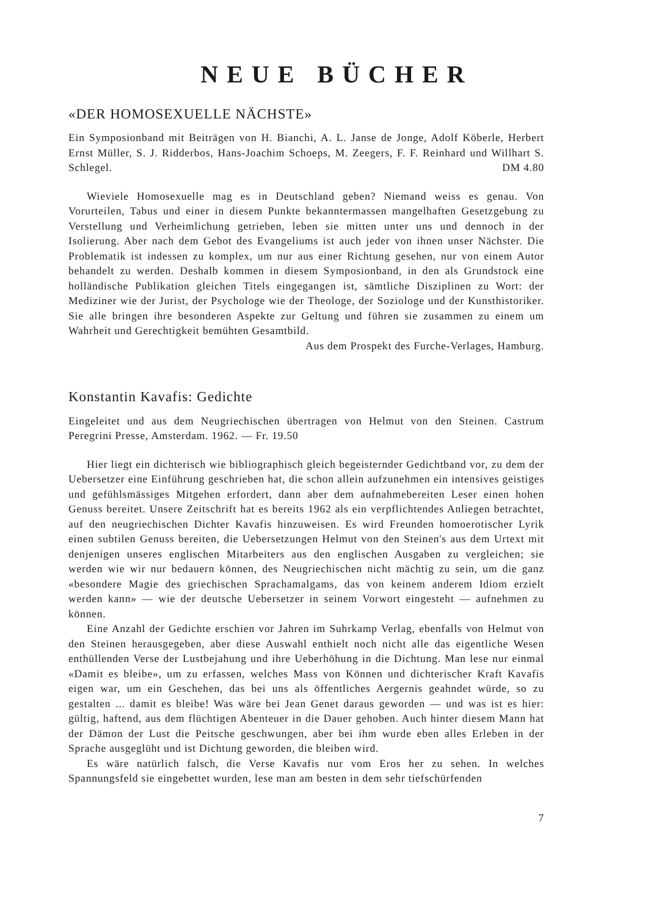NEUE BÜCHER
«DER HOMOSEXUELLE NÄCHSTE»
Ein Symposionband mit Beiträgen von H. Bianchi, A. L. Janse de Jonge, Adolf Köberle, Herbert Ernst Müller, S. J. Ridderbos, Hans-Joachim Schoeps, M. Zeegers, F. F. Reinhard und Willhart S. Schlegel. DM 4.80
Wieviele Homosexuelle mag es in Deutschland geben? Niemand weiss es genau. Von Vorurteilen, Tabus und einer in diesem Punkte bekanntermassen mangelhaften Gesetzgebung zu Verstellung und Verheimlichung getrieben, leben sie mitten unter uns und dennoch in der Isolierung. Aber nach dem Gebot des Evangeliums ist auch jeder von ihnen unser Nächster. Die Problematik ist indessen zu komplex, um nur aus einer Richtung gesehen, nur von einem Autor behandelt zu werden. Deshalb kommen in diesem Symposionband, in den als Grundstock eine holländische Publikation gleichen Titels eingegangen ist, sämtliche Disziplinen zu Wort: der Mediziner wie der Jurist, der Psychologe wie der Theologe, der Soziologe und der Kunsthistoriker. Sie alle bringen ihre besonderen Aspekte zur Geltung und führen sie zusammen zu einem um Wahrheit und Gerechtigkeit bemühten Gesamtbild.
Aus dem Prospekt des Furche-Verlages, Hamburg.
Konstantin Kavafis: Gedichte
Eingeleitet und aus dem Neugriechischen übertragen von Helmut von den Steinen. Castrum Peregrini Presse, Amsterdam. 1962. — Fr. 19.50
Hier liegt ein dichterisch wie bibliographisch gleich begeisternder Gedichtband vor, zu dem der Uebersetzer eine Einführung geschrieben hat, die schon allein aufzunehmen ein intensives geistiges und gefühlsmässiges Mitgehen erfordert, dann aber dem aufnahmebereiten Leser einen hohen Genuss bereitet. Unsere Zeitschrift hat es bereits 1962 als ein verpflichtendes Anliegen betrachtet, auf den neugriechischen Dichter Kavafis hinzuweisen. Es wird Freunden homoerotischer Lyrik einen subtilen Genuss bereiten, die Uebersetzungen Helmut von den Steinen's aus dem Urtext mit denjenigen unseres englischen Mitarbeiters aus den englischen Ausgaben zu vergleichen; sie werden wie wir nur bedauern können, des Neugriechischen nicht mächtig zu sein, um die ganz «besondere Magie des griechischen Sprachamalgams, das von keinem anderem Idiom erzielt werden kann» — wie der deutsche Uebersetzer in seinem Vorwort eingesteht — aufnehmen zu können.
Eine Anzahl der Gedichte erschien vor Jahren im Suhrkamp Verlag, ebenfalls von Helmut von den Steinen herausgegeben, aber diese Auswahl enthielt noch nicht alle das eigentliche Wesen enthüllenden Verse der Lustbejahung und ihre Ueberhöhung in die Dichtung. Man lese nur einmal «Damit es bleibe», um zu erfassen, welches Mass von Können und dichterischer Kraft Kavafis eigen war, um ein Geschehen, das bei uns als öffentliches Aergernis geahndet würde, so zu gestalten ... damit es bleibe! Was wäre bei Jean Genet daraus geworden — und was ist es hier: gültig, haftend, aus dem flüchtigen Abenteuer in die Dauer gehoben. Auch hinter diesem Mann hat der Dämon der Lust die Peitsche geschwungen, aber bei ihm wurde eben alles Erleben in der Sprache ausgeglüht und ist Dichtung geworden, die bleiben wird.
Es wäre natürlich falsch, die Verse Kavafis nur vom Eros her zu sehen. In welches Spannungsfeld sie eingebettet wurden, lese man am besten in dem sehr tiefschürfenden
7